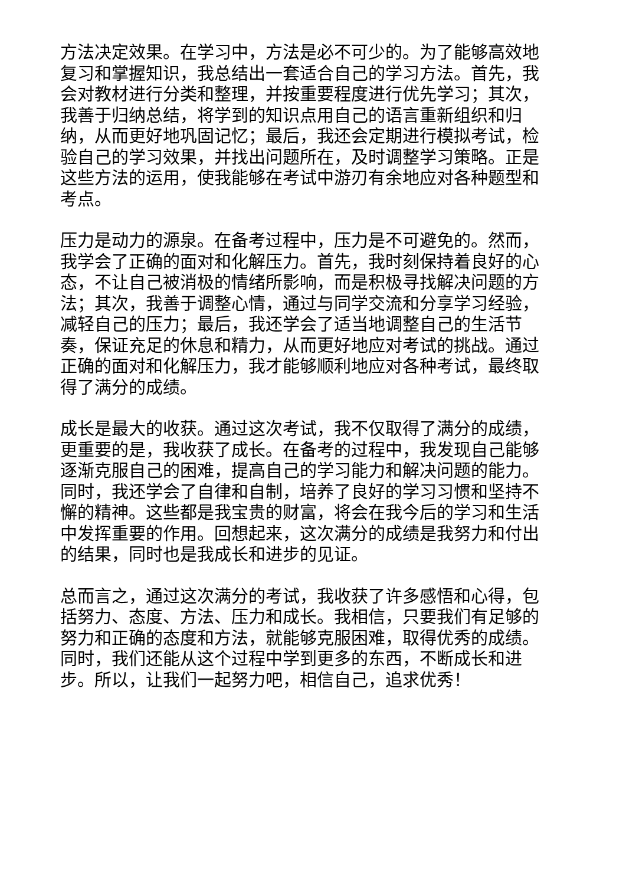方法决定效果。在学习中，方法是必不可少的。为了能够高效地复习和掌握知识，我总结出一套适合自己的学习方法。首先，我会对教材进行分类和整理，并按重要程度进行优先学习；其次，我善于归纳总结，将学到的知识点用自己的语言重新组织和归纳，从而更好地巩固记忆；最后，我还会定期进行模拟考试，检验自己的学习效果，并找出问题所在，及时调整学习策略。正是这些方法的运用，使我能够在考试中游刃有余地应对各种题型和考点。
压力是动力的源泉。在备考过程中，压力是不可避免的。然而，我学会了正确的面对和化解压力。首先，我时刻保持着良好的心态，不让自己被消极的情绪所影响，而是积极寻找解决问题的方法；其次，我善于调整心情，通过与同学交流和分享学习经验，减轻自己的压力；最后，我还学会了适当地调整自己的生活节奏，保证充足的休息和精力，从而更好地应对考试的挑战。通过正确的面对和化解压力，我才能够顺利地应对各种考试，最终取得了满分的成绩。
成长是最大的收获。通过这次考试，我不仅取得了满分的成绩，更重要的是，我收获了成长。在备考的过程中，我发现自己能够逐渐克服自己的困难，提高自己的学习能力和解决问题的能力。同时，我还学会了自律和自制，培养了良好的学习习惯和坚持不懈的精神。这些都是我宝贵的财富，将会在我今后的学习和生活中发挥重要的作用。回想起来，这次满分的成绩是我努力和付出的结果，同时也是我成长和进步的见证。
总而言之，通过这次满分的考试，我收获了许多感悟和心得，包括努力、态度、方法、压力和成长。我相信，只要我们有足够的努力和正确的态度和方法，就能够克服困难，取得优秀的成绩。同时，我们还能从这个过程中学到更多的东西，不断成长和进步。所以，让我们一起努力吧，相信自己，追求优秀！